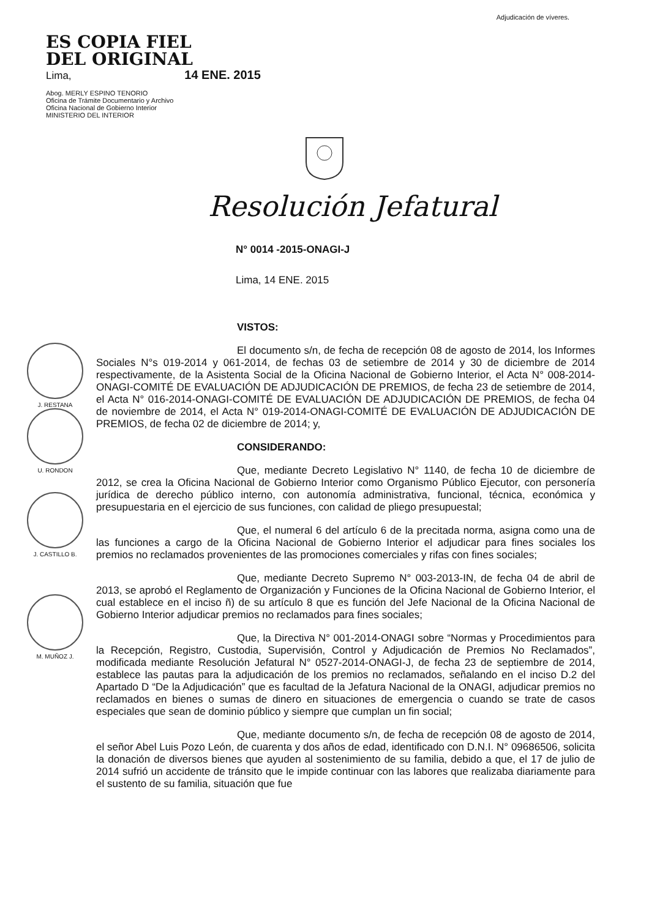Adjudicación de víveres.
ES COPIA FIEL
DEL ORIGINAL
Lima, 14 ENE. 2015
Abog. MERLY ESPINO TENORIO
Oficina de Trámite Documentario y Archivo
Oficina Nacional de Gobierno Interior
MINISTERIO DEL INTERIOR
Resolución Jefatural
N° 0014 -2015-ONAGI-J
Lima, 14 ENE. 2015
J. RESTANA
U. RONDON
J. CASTILLO B.
M. MUÑOZ J.
VISTOS:
El documento s/n, de fecha de recepción 08 de agosto de 2014, los Informes Sociales N°s 019-2014 y 061-2014, de fechas 03 de setiembre de 2014 y 30 de diciembre de 2014 respectivamente, de la Asistenta Social de la Oficina Nacional de Gobierno Interior, el Acta N° 008-2014-ONAGI-COMITÉ DE EVALUACIÓN DE ADJUDICACIÓN DE PREMIOS, de fecha 23 de setiembre de 2014, el Acta N° 016-2014-ONAGI-COMITÉ DE EVALUACIÓN DE ADJUDICACIÓN DE PREMIOS, de fecha 04 de noviembre de 2014, el Acta N° 019-2014-ONAGI-COMITÉ DE EVALUACIÓN DE ADJUDICACIÓN DE PREMIOS, de fecha 02 de diciembre de 2014; y,
CONSIDERANDO:
Que, mediante Decreto Legislativo N° 1140, de fecha 10 de diciembre de 2012, se crea la Oficina Nacional de Gobierno Interior como Organismo Público Ejecutor, con personería jurídica de derecho público interno, con autonomía administrativa, funcional, técnica, económica y presupuestaria en el ejercicio de sus funciones, con calidad de pliego presupuestal;
Que, el numeral 6 del artículo 6 de la precitada norma, asigna como una de las funciones a cargo de la Oficina Nacional de Gobierno Interior el adjudicar para fines sociales los premios no reclamados provenientes de las promociones comerciales y rifas con fines sociales;
Que, mediante Decreto Supremo N° 003-2013-IN, de fecha 04 de abril de 2013, se aprobó el Reglamento de Organización y Funciones de la Oficina Nacional de Gobierno Interior, el cual establece en el inciso ñ) de su artículo 8 que es función del Jefe Nacional de la Oficina Nacional de Gobierno Interior adjudicar premios no reclamados para fines sociales;
Que, la Directiva N° 001-2014-ONAGI sobre “Normas y Procedimientos para la Recepción, Registro, Custodia, Supervisión, Control y Adjudicación de Premios No Reclamados”, modificada mediante Resolución Jefatural N° 0527-2014-ONAGI-J, de fecha 23 de septiembre de 2014, establece las pautas para la adjudicación de los premios no reclamados, señalando en el inciso D.2 del Apartado D “De la Adjudicación” que es facultad de la Jefatura Nacional de la ONAGI, adjudicar premios no reclamados en bienes o sumas de dinero en situaciones de emergencia o cuando se trate de casos especiales que sean de dominio público y siempre que cumplan un fin social;
Que, mediante documento s/n, de fecha de recepción 08 de agosto de 2014, el señor Abel Luis Pozo León, de cuarenta y dos años de edad, identificado con D.N.I. N° 09686506, solicita la donación de diversos bienes que ayuden al sostenimiento de su familia, debido a que, el 17 de julio de 2014 sufrió un accidente de tránsito que le impide continuar con las labores que realizaba diariamente para el sustento de su familia, situación que fue